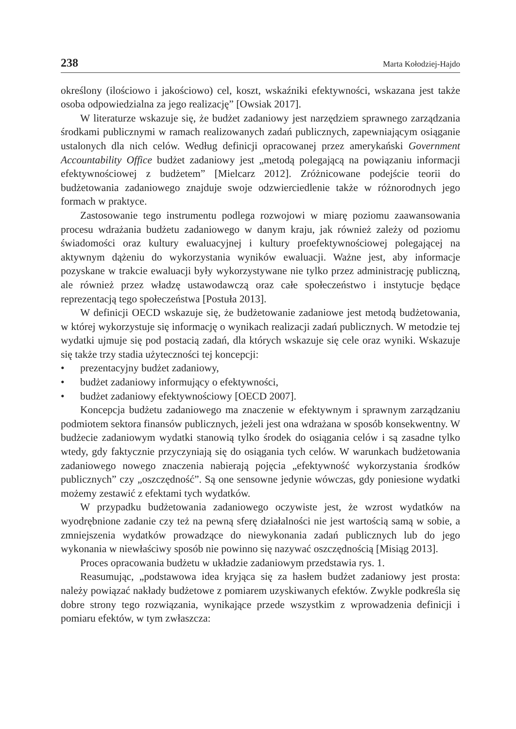238 Marta Kołodziej-Hajdo
określony (ilościowo i jakościowo) cel, koszt, wskaźniki efektywności, wskazana jest także osoba odpowiedzialna za jego realizację” [Owsiak 2017].
W literaturze wskazuje się, że budżet zadaniowy jest narzędziem sprawnego zarządzania środkami publicznymi w ramach realizowanych zadań publicznych, zapewniającym osiąganie ustalonych dla nich celów. Według definicji opracowanej przez amerykański Government Accountability Office budżet zadaniowy jest „metodą polegającą na powiązaniu informacji efektywnościowej z budżetem” [Mielcarz 2012]. Zróżnicowane podejście teorii do budżetowania zadaniowego znajduje swoje odzwierciedlenie także w różnorodnych jego formach w praktyce.
Zastosowanie tego instrumentu podlega rozwojowi w miarę poziomu zaawansowania procesu wdrażania budżetu zadaniowego w danym kraju, jak również zależy od poziomu świadomości oraz kultury ewaluacyjnej i kultury proefektywnościowej polegającej na aktywnym dążeniu do wykorzystania wyników ewaluacji. Ważne jest, aby informacje pozyskane w trakcie ewaluacji były wykorzystywane nie tylko przez administrację publiczną, ale również przez władzę ustawodawczą oraz całe społeczeństwo i instytucje będące reprezentacją tego społeczeństwa [Postuła 2013].
W definicji OECD wskazuje się, że budżetowanie zadaniowe jest metodą budżetowania, w której wykorzystuje się informację o wynikach realizacji zadań publicznych. W metodzie tej wydatki ujmuje się pod postacią zadań, dla których wskazuje się cele oraz wyniki. Wskazuje się także trzy stadia użyteczności tej koncepcji:
• prezentacyjny budżet zadaniowy,
• budżet zadaniowy informujący o efektywności,
• budżet zadaniowy efektywnościowy [OECD 2007].
Koncepcja budżetu zadaniowego ma znaczenie w efektywnym i sprawnym zarządzaniu podmiotem sektora finansów publicznych, jeżeli jest ona wdrażana w sposób konsekwentny. W budżecie zadaniowym wydatki stanowią tylko środek do osiągania celów i są zasadne tylko wtedy, gdy faktycznie przyczyniają się do osiągania tych celów. W warunkach budżetowania zadaniowego nowego znaczenia nabierają pojęcia „efektywność wykorzystania środków publicznych” czy „oszczędność”. Są one sensowne jedynie wówczas, gdy poniesione wydatki możemy zestawić z efektami tych wydatków.
W przypadku budżetowania zadaniowego oczywiste jest, że wzrost wydatków na wyodrębnione zadanie czy też na pewną sferę działalności nie jest wartością samą w sobie, a zmniejszenia wydatków prowadzące do niewykonania zadań publicznych lub do jego wykonania w niewłaściwy sposób nie powinno się nazywać oszczędnością [Misiąg 2013].
Proces opracowania budżetu w układzie zadaniowym przedstawia rys. 1.
Reasumując, „podstawowa idea kryjąca się za hasłem budżet zadaniowy jest prosta: należy powiązać nakłady budżetowe z pomiarem uzyskiwanych efektów. Zwykle podkreśla się dobre strony tego rozwiązania, wynikające przede wszystkim z wprowadzenia definicji i pomiaru efektów, w tym zwłaszcza: